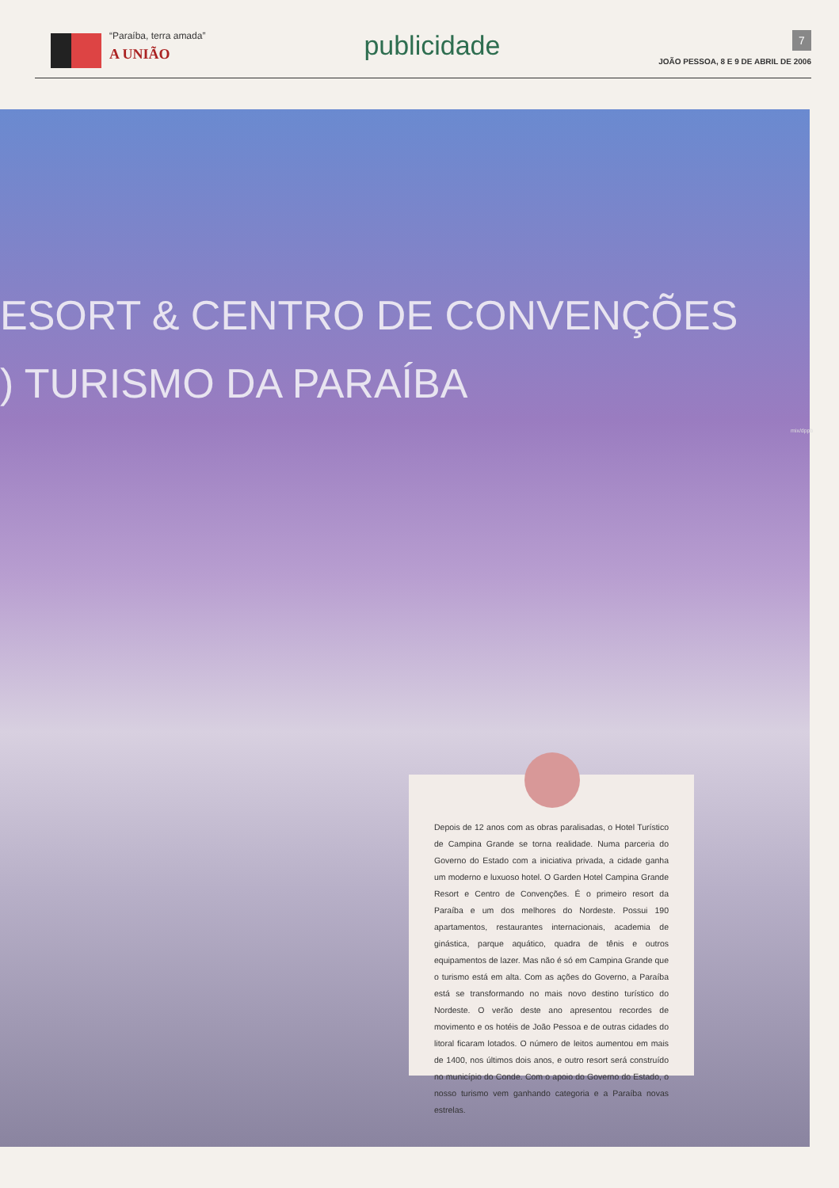“Paraíba, terra amada”
A UNIÃO
publicidade
7
JOÃO PESSOA, 8 E 9 DE ABRIL DE 2006
ESORT & CENTRO DE CONVENÇÕES
) TURISMO DA PARAÍBA
mix/dppb
Depois de 12 anos com as obras paralisadas, o Hotel Turístico de Campina Grande se torna realidade. Numa parceria do Governo do Estado com a iniciativa privada, a cidade ganha um moderno e luxuoso hotel. O Garden Hotel Campina Grande Resort e Centro de Convenções. É o primeiro resort da Paraíba e um dos melhores do Nordeste. Possui 190 apartamentos, restaurantes internacionais, academia de ginástica, parque aquático, quadra de tênis e outros equipamentos de lazer. Mas não é só em Campina Grande que o turismo está em alta. Com as ações do Governo, a Paraíba está se transformando no mais novo destino turístico do Nordeste. O verão deste ano apresentou recordes de movimento e os hotéis de João Pessoa e de outras cidades do litoral ficaram lotados. O número de leitos aumentou em mais de 1400, nos últimos dois anos, e outro resort será construído no município do Conde. Com o apoio do Governo do Estado, o nosso turismo vem ganhando categoria e a Paraíba novas estrelas.